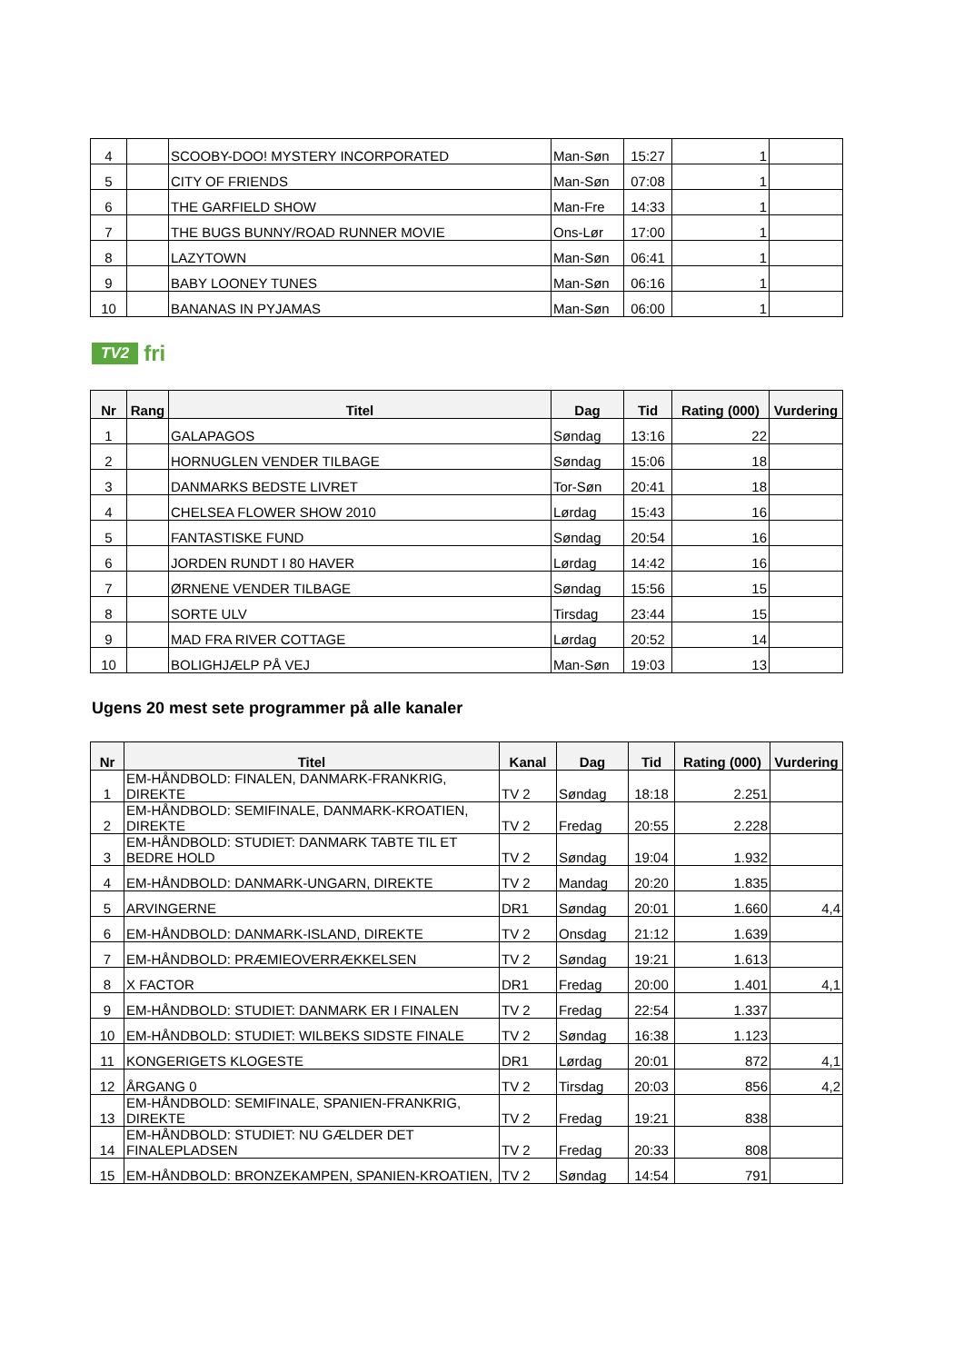| 4 | | SCOOBY-DOO! MYSTERY INCORPORATED | Man-Søn | 15:27 | 1 | |
| 5 | | CITY OF FRIENDS | Man-Søn | 07:08 | 1 | |
| 6 | | THE GARFIELD SHOW | Man-Fre | 14:33 | 1 | |
| 7 | | THE BUGS BUNNY/ROAD RUNNER MOVIE | Ons-Lør | 17:00 | 1 | |
| 8 | | LAZYTOWN | Man-Søn | 06:41 | 1 | |
| 9 | | BABY LOONEY TUNES | Man-Søn | 06:16 | 1 | |
| 10 | | BANANAS IN PYJAMAS | Man-Søn | 06:00 | 1 | |
TV2 fri
| Nr | Rang | Titel | Dag | Tid | Rating (000) | Vurdering |
| --- | --- | --- | --- | --- | --- | --- |
| 1 | | GALAPAGOS | Søndag | 13:16 | 22 | |
| 2 | | HORNUGLEN VENDER TILBAGE | Søndag | 15:06 | 18 | |
| 3 | | DANMARKS BEDSTE LIVRET | Tor-Søn | 20:41 | 18 | |
| 4 | | CHELSEA FLOWER SHOW 2010 | Lørdag | 15:43 | 16 | |
| 5 | | FANTASTISKE FUND | Søndag | 20:54 | 16 | |
| 6 | | JORDEN RUNDT I 80 HAVER | Lørdag | 14:42 | 16 | |
| 7 | | ØRNENE VENDER TILBAGE | Søndag | 15:56 | 15 | |
| 8 | | SORTE ULV | Tirsdag | 23:44 | 15 | |
| 9 | | MAD FRA RIVER COTTAGE | Lørdag | 20:52 | 14 | |
| 10 | | BOLIGHJÆLP PÅ VEJ | Man-Søn | 19:03 | 13 | |
Ugens 20 mest sete programmer på alle kanaler
| Nr | Titel | Kanal | Dag | Tid | Rating (000) | Vurdering |
| --- | --- | --- | --- | --- | --- | --- |
| 1 | EM-HÅNDBOLD: FINALEN, DANMARK-FRANKRIG, DIREKTE | TV 2 | Søndag | 18:18 | 2.251 | |
| 2 | EM-HÅNDBOLD: SEMIFINALE, DANMARK-KROATIEN, DIREKTE | TV 2 | Fredag | 20:55 | 2.228 | |
| 3 | EM-HÅNDBOLD: STUDIET: DANMARK TABTE TIL ET BEDRE HOLD | TV 2 | Søndag | 19:04 | 1.932 | |
| 4 | EM-HÅNDBOLD: DANMARK-UNGARN, DIREKTE | TV 2 | Mandag | 20:20 | 1.835 | |
| 5 | ARVINGERNE | DR1 | Søndag | 20:01 | 1.660 | 4,4 |
| 6 | EM-HÅNDBOLD: DANMARK-ISLAND, DIREKTE | TV 2 | Onsdag | 21:12 | 1.639 | |
| 7 | EM-HÅNDBOLD: PRÆMIEOVERRÆKKELSEN | TV 2 | Søndag | 19:21 | 1.613 | |
| 8 | X FACTOR | DR1 | Fredag | 20:00 | 1.401 | 4,1 |
| 9 | EM-HÅNDBOLD: STUDIET: DANMARK ER I FINALEN | TV 2 | Fredag | 22:54 | 1.337 | |
| 10 | EM-HÅNDBOLD: STUDIET: WILBEKS SIDSTE FINALE | TV 2 | Søndag | 16:38 | 1.123 | |
| 11 | KONGERIGETS KLOGESTE | DR1 | Lørdag | 20:01 | 872 | 4,1 |
| 12 | ÅRGANG 0 | TV 2 | Tirsdag | 20:03 | 856 | 4,2 |
| 13 | EM-HÅNDBOLD: SEMIFINALE, SPANIEN-FRANKRIG, DIREKTE | TV 2 | Fredag | 19:21 | 838 | |
| 14 | EM-HÅNDBOLD: STUDIET: NU GÆLDER DET FINALEPLADSEN | TV 2 | Fredag | 20:33 | 808 | |
| 15 | EM-HÅNDBOLD: BRONZEKAMPEN, SPANIEN-KROATIEN, | TV 2 | Søndag | 14:54 | 791 | |